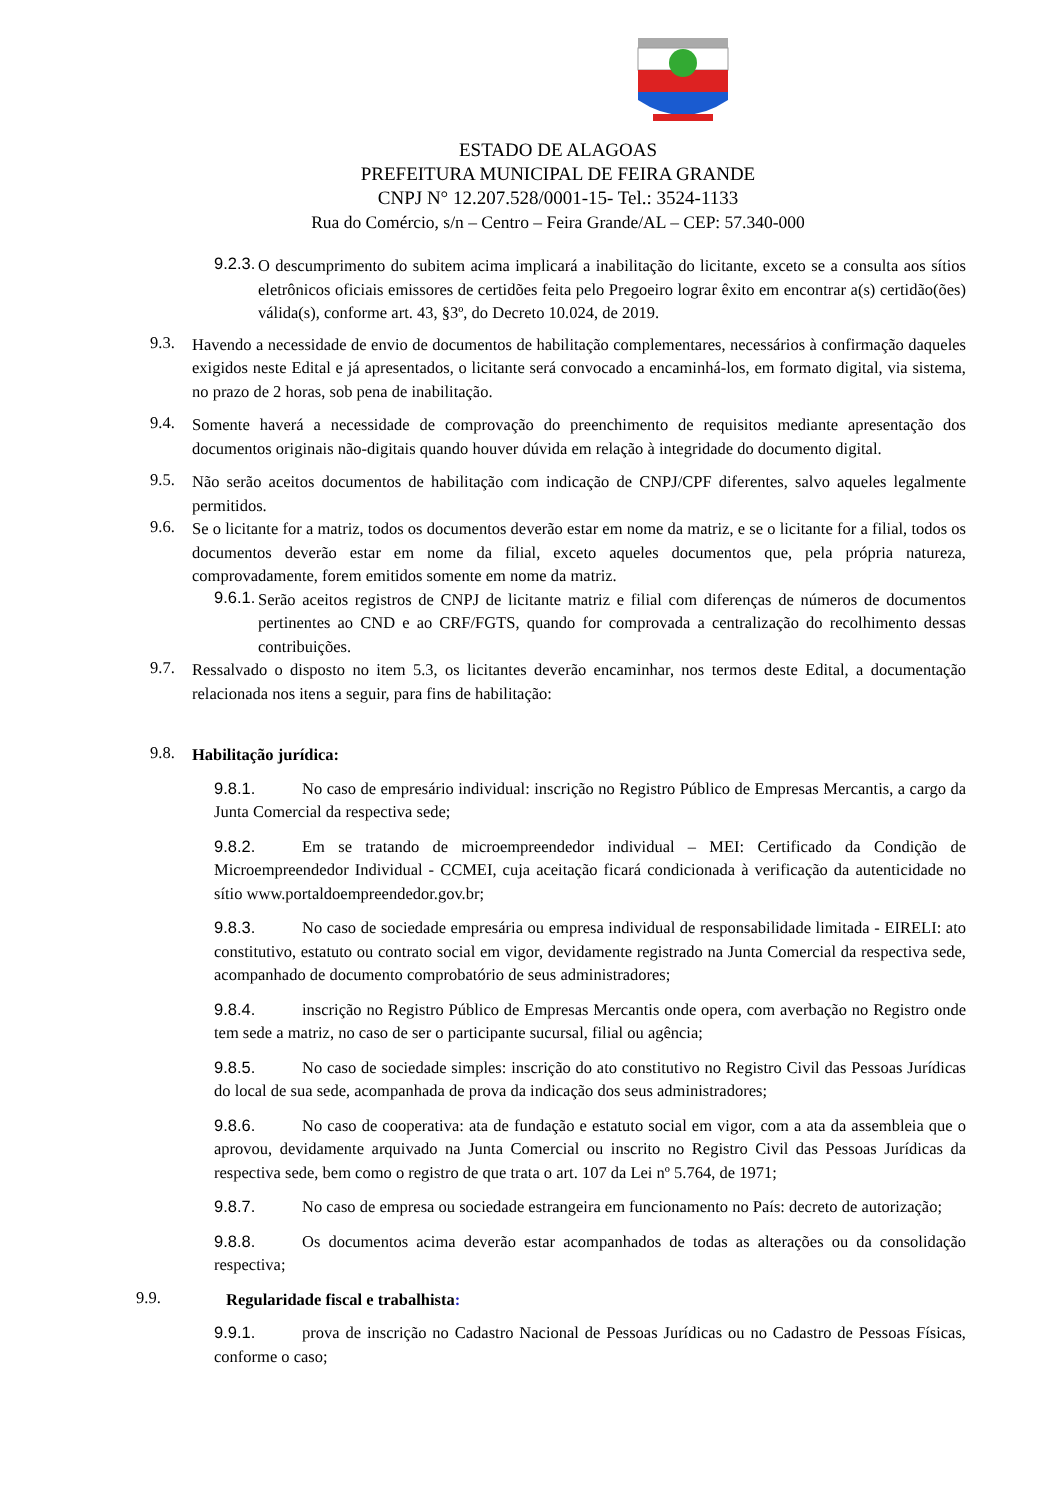ESTADO DE ALAGOAS
PREFEITURA MUNICIPAL DE FEIRA GRANDE
CNPJ N° 12.207.528/0001-15- Tel.: 3524-1133
Rua do Comércio, s/n – Centro – Feira Grande/AL – CEP: 57.340-000
9.2.3.
O descumprimento do subitem acima implicará a inabilitação do licitante, exceto se a consulta aos sítios eletrônicos oficiais emissores de certidões feita pelo Pregoeiro lograr êxito em encontrar a(s) certidão(ões) válida(s), conforme art. 43, §3º, do Decreto 10.024, de 2019.
9.3.
Havendo a necessidade de envio de documentos de habilitação complementares, necessários à confirmação daqueles exigidos neste Edital e já apresentados, o licitante será convocado a encaminhá-los, em formato digital, via sistema, no prazo de 2 horas, sob pena de inabilitação.
9.4.
Somente haverá a necessidade de comprovação do preenchimento de requisitos mediante apresentação dos documentos originais não-digitais quando houver dúvida em relação à integridade do documento digital.
9.5.
Não serão aceitos documentos de habilitação com indicação de CNPJ/CPF diferentes, salvo aqueles legalmente permitidos.
9.6.
Se o licitante for a matriz, todos os documentos deverão estar em nome da matriz, e se o licitante for a filial, todos os documentos deverão estar em nome da filial, exceto aqueles documentos que, pela própria natureza, comprovadamente, forem emitidos somente em nome da matriz.
9.6.1.
Serão aceitos registros de CNPJ de licitante matriz e filial com diferenças de números de documentos pertinentes ao CND e ao CRF/FGTS, quando for comprovada a centralização do recolhimento dessas contribuições.
9.7.
Ressalvado o disposto no item 5.3, os licitantes deverão encaminhar, nos termos deste Edital, a documentação relacionada nos itens a seguir, para fins de habilitação:
9.8.
Habilitação jurídica:
9.8.1. No caso de empresário individual: inscrição no Registro Público de Empresas Mercantis, a cargo da Junta Comercial da respectiva sede;
9.8.2. Em se tratando de microempreendedor individual – MEI: Certificado da Condição de Microempreendedor Individual - CCMEI, cuja aceitação ficará condicionada à verificação da autenticidade no sítio www.portaldoempreendedor.gov.br;
9.8.3. No caso de sociedade empresária ou empresa individual de responsabilidade limitada - EIRELI: ato constitutivo, estatuto ou contrato social em vigor, devidamente registrado na Junta Comercial da respectiva sede, acompanhado de documento comprobatório de seus administradores;
9.8.4. inscrição no Registro Público de Empresas Mercantis onde opera, com averbação no Registro onde tem sede a matriz, no caso de ser o participante sucursal, filial ou agência;
9.8.5. No caso de sociedade simples: inscrição do ato constitutivo no Registro Civil das Pessoas Jurídicas do local de sua sede, acompanhada de prova da indicação dos seus administradores;
9.8.6. No caso de cooperativa: ata de fundação e estatuto social em vigor, com a ata da assembleia que o aprovou, devidamente arquivado na Junta Comercial ou inscrito no Registro Civil das Pessoas Jurídicas da respectiva sede, bem como o registro de que trata o art. 107 da Lei nº 5.764, de 1971;
9.8.7. No caso de empresa ou sociedade estrangeira em funcionamento no País: decreto de autorização;
9.8.8. Os documentos acima deverão estar acompanhados de todas as alterações ou da consolidação respectiva;
9.9.
Regularidade fiscal e trabalhista:
9.9.1. prova de inscrição no Cadastro Nacional de Pessoas Jurídicas ou no Cadastro de Pessoas Físicas, conforme o caso;